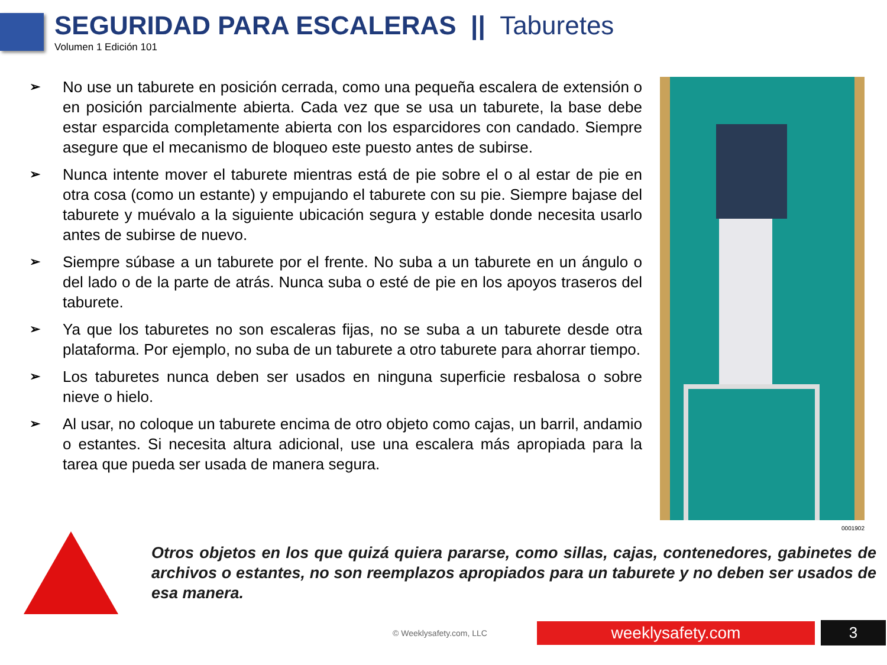SEGURIDAD PARA ESCALERAS || Taburetes
Volumen 1 Edición 101
➢ No use un taburete en posición cerrada, como una pequeña escalera de extensión o en posición parcialmente abierta. Cada vez que se usa un taburete, la base debe estar esparcida completamente abierta con los esparcidores con candado. Siempre asegure que el mecanismo de bloqueo este puesto antes de subirse.
➢ Nunca intente mover el taburete mientras está de pie sobre el o al estar de pie en otra cosa (como un estante) y empujando el taburete con su pie. Siempre bajase del taburete y muévalo a la siguiente ubicación segura y estable donde necesita usarlo antes de subirse de nuevo.
➢ Siempre súbase a un taburete por el frente. No suba a un taburete en un ángulo o del lado o de la parte de atrás. Nunca suba o esté de pie en los apoyos traseros del taburete.
➢ Ya que los taburetes no son escaleras fijas, no se suba a un taburete desde otra plataforma. Por ejemplo, no suba de un taburete a otro taburete para ahorrar tiempo.
➢ Los taburetes nunca deben ser usados en ninguna superficie resbalosa o sobre nieve o hielo.
➢ Al usar, no coloque un taburete encima de otro objeto como cajas, un barril, andamio o estantes. Si necesita altura adicional, use una escalera más apropiada para la tarea que pueda ser usada de manera segura.
0001902
Otros objetos en los que quizá quiera pararse, como sillas, cajas, contenedores, gabinetes de archivos o estantes, no son reemplazos apropiados para un taburete y no deben ser usados de esa manera.
© Weeklysafety.com, LLC weeklysafety.com 3